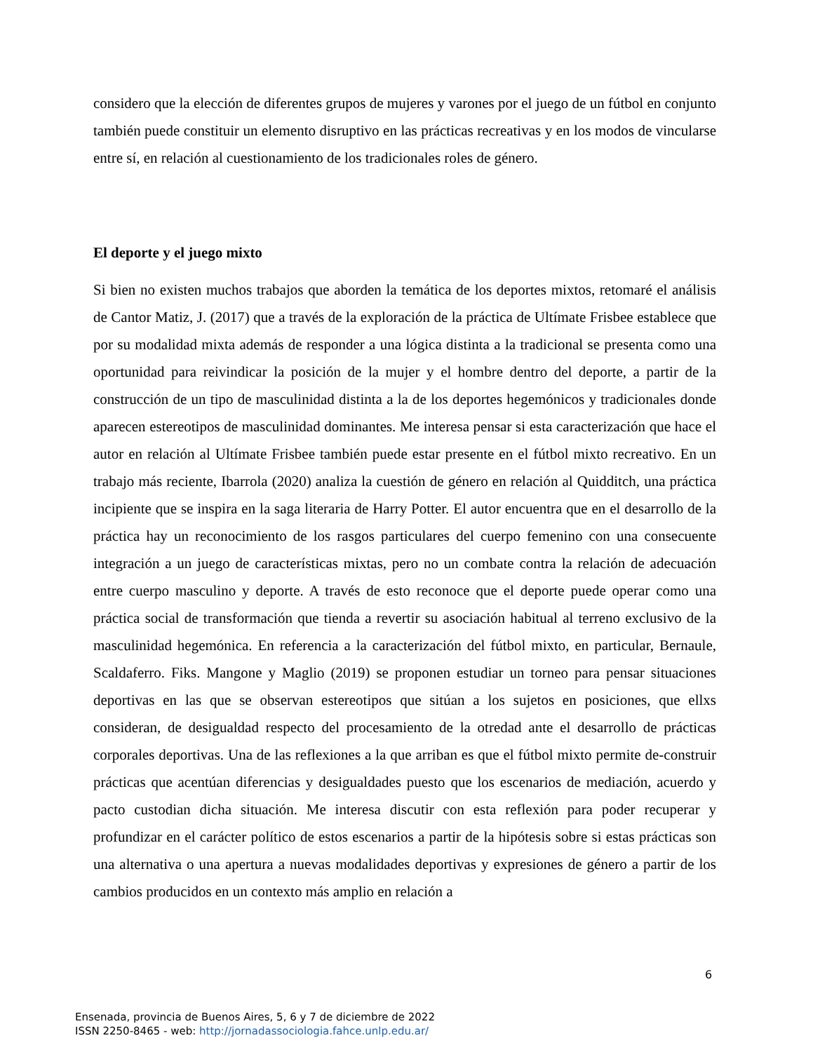considero que la elección de diferentes grupos de mujeres y varones por el juego de un fútbol en conjunto también puede constituir un elemento disruptivo en las prácticas recreativas y en los modos de vincularse entre sí, en relación al cuestionamiento de los tradicionales roles de género.
El deporte y el juego mixto
Si bien no existen muchos trabajos que aborden la temática de los deportes mixtos, retomaré el análisis de Cantor Matiz, J. (2017) que a través de la exploración de la práctica de Ultímate Frisbee establece que por su modalidad mixta además de responder a una lógica distinta a la tradicional se presenta como una oportunidad para reivindicar la posición de la mujer y el hombre dentro del deporte, a partir de la construcción de un tipo de masculinidad distinta a la de los deportes hegemónicos y tradicionales donde aparecen estereotipos de masculinidad dominantes. Me interesa pensar si esta caracterización que hace el autor en relación al Ultímate Frisbee también puede estar presente en el fútbol mixto recreativo. En un trabajo más reciente, Ibarrola (2020) analiza la cuestión de género en relación al Quidditch, una práctica incipiente que se inspira en la saga literaria de Harry Potter. El autor encuentra que en el desarrollo de la práctica hay un reconocimiento de los rasgos particulares del cuerpo femenino con una consecuente integración a un juego de características mixtas, pero no un combate contra la relación de adecuación entre cuerpo masculino y deporte. A través de esto reconoce que el deporte puede operar como una práctica social de transformación que tienda a revertir su asociación habitual al terreno exclusivo de la masculinidad hegemónica. En referencia a la caracterización del fútbol mixto, en particular, Bernaule, Scaldaferro. Fiks. Mangone y Maglio (2019) se proponen estudiar un torneo para pensar situaciones deportivas en las que se observan estereotipos que sitúan a los sujetos en posiciones, que ellxs consideran, de desigualdad respecto del procesamiento de la otredad ante el desarrollo de prácticas corporales deportivas. Una de las reflexiones a la que arriban es que el fútbol mixto permite de-construir prácticas que acentúan diferencias y desigualdades puesto que los escenarios de mediación, acuerdo y pacto custodian dicha situación. Me interesa discutir con esta reflexión para poder recuperar y profundizar en el carácter político de estos escenarios a partir de la hipótesis sobre si estas prácticas son una alternativa o una apertura a nuevas modalidades deportivas y expresiones de género a partir de los cambios producidos en un contexto más amplio en relación a
6
Ensenada, provincia de Buenos Aires, 5, 6 y 7 de diciembre de 2022
ISSN 2250-8465 - web: http://jornadassociologia.fahce.unlp.edu.ar/